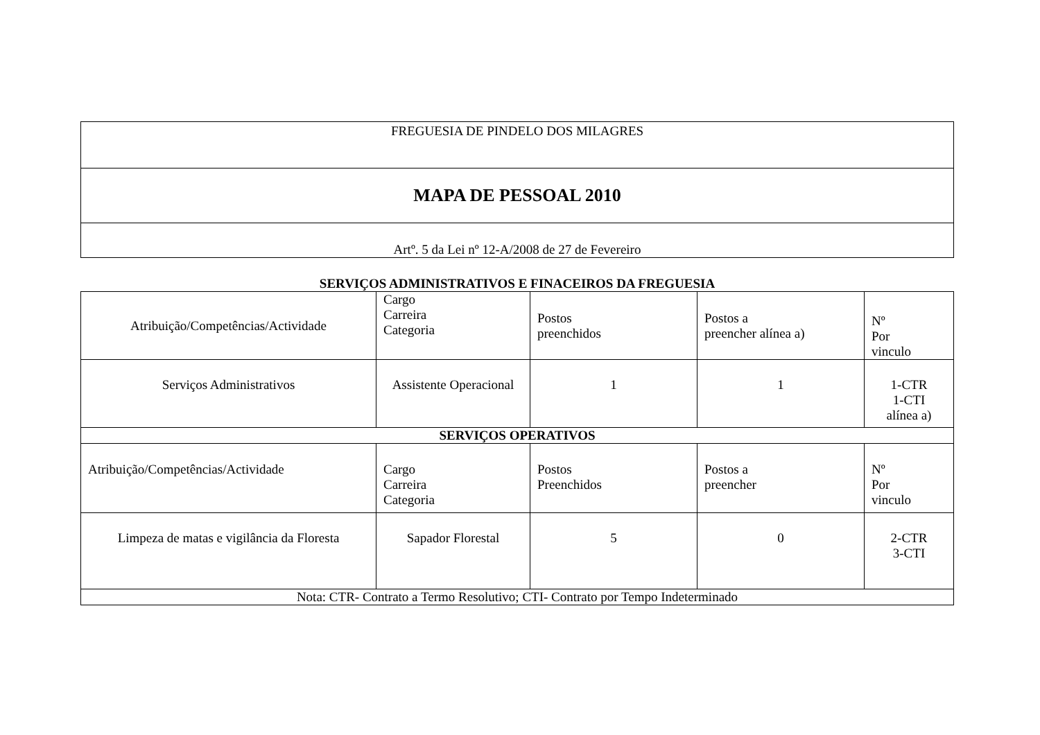| FREGUESIA DE PINDELO DOS MILAGRES |
| MAPA DE PESSOAL 2010 |
| Artº. 5 da Lei nº 12-A/2008 de 27 de Fevereiro |
SERVIÇOS ADMINISTRATIVOS E FINACEIROS DA FREGUESIA
| Atribuição/Competências/Actividade | Cargo Carreira Categoria | Postos preenchidos | Postos a preencher alínea a) | Nº Por vinculo |
| --- | --- | --- | --- | --- |
| Serviços Administrativos | Assistente Operacional | 1 | 1 | 1-CTR 1-CTI alínea a) |
| SERVIÇOS OPERATIVOS | | | | |
| Atribuição/Competências/Actividade | Cargo Carreira Categoria | Postos Preenchidos | Postos a preencher | Nº Por vinculo |
| Limpeza de matas e vigilância da Floresta | Sapador Florestal | 5 | 0 | 2-CTR 3-CTI |
| Nota: CTR- Contrato a Termo Resolutivo; CTI- Contrato por Tempo Indeterminado | | | | |